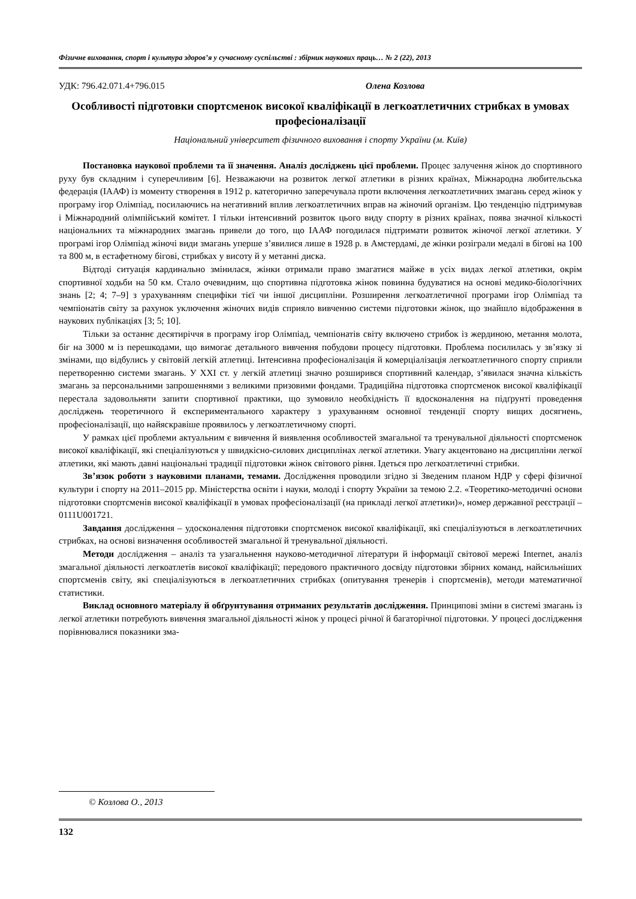Фізичне виховання, спорт і культура здоров’я у сучасному суспільстві : збірник наукових праць… № 2 (22), 2013
УДК: 796.42.071.4+796.015 Олена Козлова
Особливості підготовки спортсменок високої кваліфікації в легкоатлетичних стрибках в умовах професіоналізації
Національний університет фізичного виховання і спорту України (м. Київ)
Постановка наукової проблеми та її значення. Аналіз досліджень цієї проблеми. Процес залучення жінок до спортивного руху був складним і суперечливим [6]. Незважаючи на розвиток легкої атлетики в різних країнах, Міжнародна любительська федерація (ІААФ) із моменту створення в 1912 р. категорично заперечувала проти включення легкоатлетичних змагань серед жінок у програму ігор Олімпіад, посилаючись на негативний вплив легкоатлетичних вправ на жіночий організм. Цю тенденцію підтримував і Міжнародний олімпійський комітет. І тільки інтенсивний розвиток цього виду спорту в різних країнах, поява значної кількості національних та міжнародних змагань привели до того, що ІААФ погодилася підтримати розвиток жіночої легкої атлетики. У програмі ігор Олімпіад жіночі види змагань уперше з’явилися лише в 1928 р. в Амстердамі, де жінки розіграли медалі в бігові на 100 та 800 м, в естафетному бігові, стрибках у висоту й у метанні диска.
Відтоді ситуація кардинально змінилася, жінки отримали право змагатися майже в усіх видах легкої атлетики, окрім спортивної ходьби на 50 км. Стало очевидним, що спортивна підготовка жінок повинна будуватися на основі медико-біологічних знань [2; 4; 7–9] з урахуванням специфіки тієї чи іншої дисципліни. Розширення легкоатлетичної програми ігор Олімпіад та чемпіонатів світу за рахунок уключення жіночих видів сприяло вивченню системи підготовки жінок, що знайшло відображення в наукових публікаціях [3; 5; 10].
Тільки за останнє десятиріччя в програму ігор Олімпіад, чемпіонатів світу включено стрибок із жердиною, метання молота, біг на 3000 м із перешкодами, що вимогає детального вивчення побудови процесу підготовки. Проблема посилилась у зв’язку зі змінами, що відбулись у світовій легкій атлетиці. Інтенсивна професіоналізація й комерціалізація легкоатлетичного спорту сприяли перетворенню системи змагань. У XXI ст. у легкій атлетиці значно розширився спортивний календар, з’явилася значна кількість змагань за персональними запрошеннями з великими призовими фондами. Традиційна підготовка спортсменок високої кваліфікації перестала задовольняти запити спортивної практики, що зумовило необхідність її вдосконалення на підґрунті проведення досліджень теоретичного й експериментального характеру з урахуванням основної тенденції спорту вищих досягнень, професіоналізації, що найяскравіше проявилось у легкоатлетичному спорті.
У рамках цієї проблеми актуальним є вивчення й виявлення особливостей змагальної та тренувальної діяльності спортсменок високої кваліфікації, які спеціалізуються у швидкісно-силових дисциплінах легкої атлетики. Увагу акцентовано на дисципліни легкої атлетики, які мають давні національні традиції підготовки жінок світового рівня. Ідеться про легкоатлетичні стрибки.
Зв’язок роботи з науковими планами, темами. Дослідження проводили згідно зі Зведеним планом НДР у сфері фізичної культури і спорту на 2011–2015 рр. Міністерства освіти і науки, молоді і спорту України за темою 2.2. «Теоретико-методичні основи підготовки спортсменів високої кваліфікації в умовах професіоналізації (на прикладі легкої атлетики)», номер державної реєстрації – 0111U001721.
Завдання дослідження – удосконалення підготовки спортсменок високої кваліфікації, які спеціалізуються в легкоатлетичних стрибках, на основі визначення особливостей змагальної й тренувальної діяльності.
Методи дослідження – аналіз та узагальнення науково-методичної літератури й інформації світової мережі Internet, аналіз змагальної діяльності легкоатлетів високої кваліфікації; передового практичного досвіду підготовки збірних команд, найсильніших спортсменів світу, які спеціалізуються в легкоатлетичних стрибках (опитування тренерів і спортсменів), методи математичної статистики.
Виклад основного матеріалу й обґрунтування отриманих результатів дослідження. Принципові зміни в системі змагань із легкої атлетики потребують вивчення змагальної діяльності жінок у процесі річної й багаторічної підготовки. У процесі дослідження порівнювалися показники зма-
© Козлова О., 2013
132